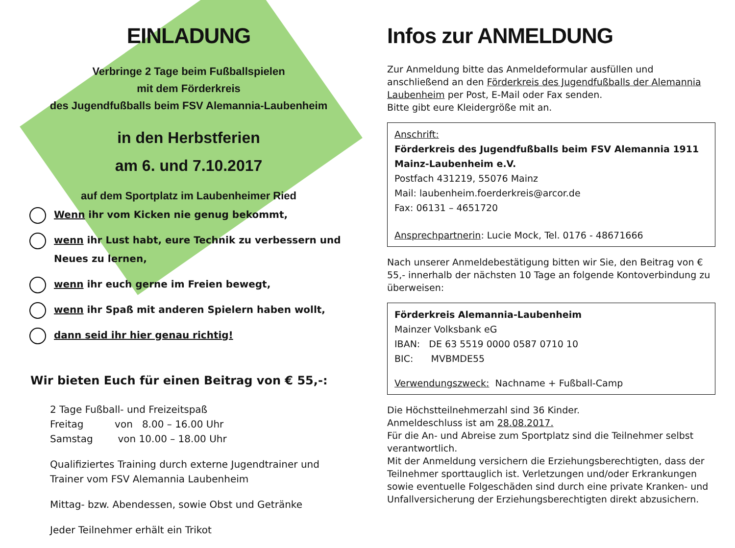EINLADUNG
Verbringe 2 Tage beim Fußballspielen
mit dem Förderkreis
des Jugendfußballs beim FSV Alemannia-Laubenheim
in den Herbstferien
am 6. und 7.10.2017
auf dem Sportplatz im Laubenheimer Ried
Wenn ihr vom Kicken nie genug bekommt,
wenn ihr Lust habt, eure Technik zu verbessern und Neues zu lernen,
wenn ihr euch gerne im Freien bewegt,
wenn ihr Spaß mit anderen Spielern haben wollt,
dann seid ihr hier genau richtig!
Wir bieten Euch für einen Beitrag von € 55,-:
2 Tage Fußball- und Freizeitspaß
Freitag von 8.00 – 16.00 Uhr
Samstag von 10.00 – 18.00 Uhr
Qualifiziertes Training durch externe Jugendtrainer und Trainer vom FSV Alemannia Laubenheim
Mittag- bzw. Abendessen, sowie Obst und Getränke
Jeder Teilnehmer erhält ein Trikot
Infos zur ANMELDUNG
Zur Anmeldung bitte das Anmeldeformular ausfüllen und anschließend an den Förderkreis des Jugendfußballs der Alemannia Laubenheim per Post, E-Mail oder Fax senden.
Bitte gibt eure Kleidergröße mit an.
Anschrift:
Förderkreis des Jugendfußballs beim FSV Alemannia 1911 Mainz-Laubenheim e.V.
Postfach 431219, 55076 Mainz
Mail: laubenheim.foerderkreis@arcor.de
Fax: 06131 – 4651720
Ansprechpartnerin: Lucie Mock, Tel. 0176 - 48671666
Nach unserer Anmeldebestätigung bitten wir Sie, den Beitrag von € 55,- innerhalb der nächsten 10 Tage an folgende Kontoverbindung zu überweisen:
Förderkreis Alemannia-Laubenheim
Mainzer Volksbank eG
IBAN: DE 63 5519 0000 0587 0710 10
BIC: MVBMDE55
Verwendungszweck: Nachname + Fußball-Camp
Die Höchstteilnehmerzahl sind 36 Kinder.
Anmeldeschluss ist am 28.08.2017.
Für die An- und Abreise zum Sportplatz sind die Teilnehmer selbst verantwortlich.
Mit der Anmeldung versichern die Erziehungsberechtigten, dass der Teilnehmer sporttauglich ist. Verletzungen und/oder Erkrankungen sowie eventuelle Folgeschäden sind durch eine private Kranken- und Unfallversicherung der Erziehungsberechtigten direkt abzusichern.